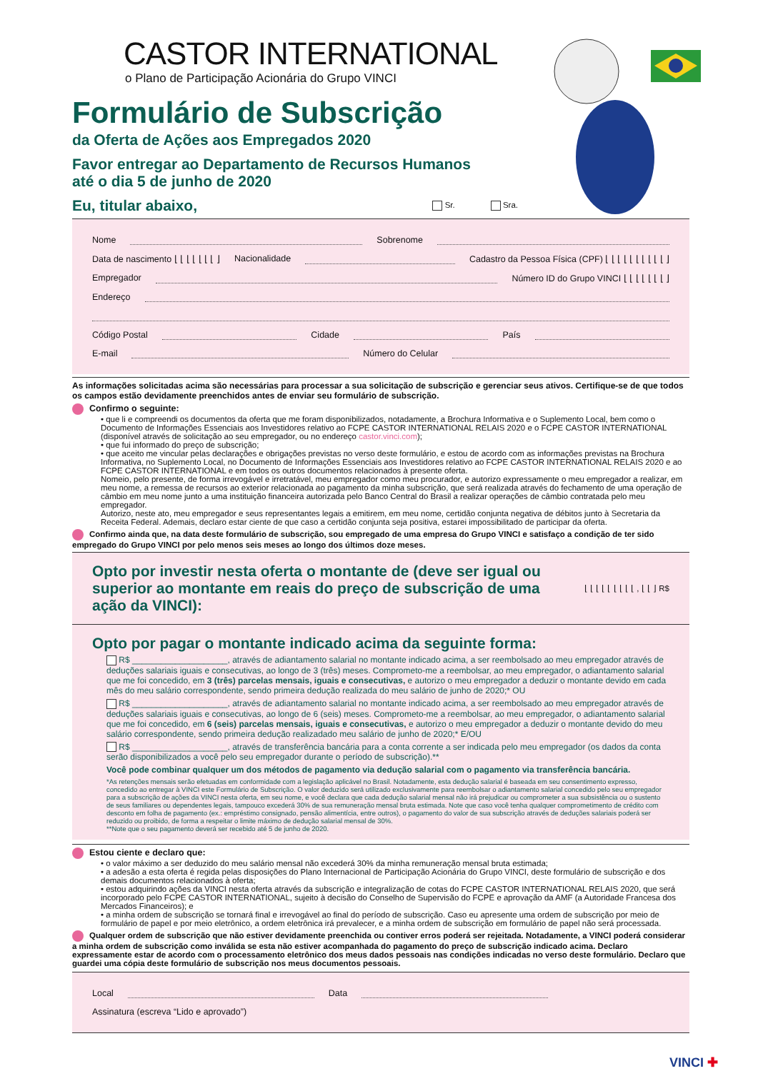CASTOR INTERNATIONAL
o Plano de Participação Acionária do Grupo VINCI
Formulário de Subscrição
da Oferta de Ações aos Empregados 2020
Favor entregar ao Departamento de Recursos Humanos
até o dia 5 de junho de 2020
Eu, titular abaixo,
Sr. Sra.
Nome Sobrenome
Data de nascimento ⌊ ⌊ ⌊ ⌊ ⌊ ⌊ ⌊ ⌋ Nacionalidade Cadastro da Pessoa Física (CPF) ⌊ ⌊ ⌊ ⌊ ⌊ ⌊ ⌊ ⌊ ⌊ ⌊ ⌋
Empregador Número ID do Grupo VINCI ⌊ ⌊ ⌊ ⌊ ⌊ ⌊ ⌊ ⌋
Endereço
Código Postal Cidade País
E-mail Número do Celular
As informações solicitadas acima são necessárias para processar a sua solicitação de subscrição e gerenciar seus ativos. Certifique-se de que todos os campos estão devidamente preenchidos antes de enviar seu formulário de subscrição.
Confirmo o seguinte:
• que li e compreendi os documentos da oferta que me foram disponibilizados, notadamente, a Brochura Informativa e o Suplemento Local, bem como o Documento de Informações Essenciais aos Investidores relativo ao FCPE CASTOR INTERNATIONAL RELAIS 2020 e o FCPE CASTOR INTERNATIONAL (disponível através de solicitação ao seu empregador, ou no endereço castor.vinci.com);
• que fui informado do preço de subscrição;
• que aceito me vincular pelas declarações e obrigações previstas no verso deste formulário, e estou de acordo com as informações previstas na Brochura Informativa, no Suplemento Local, no Documento de Informações Essenciais aos Investidores relativo ao FCPE CASTOR INTERNATIONAL RELAIS 2020 e ao FCPE CASTOR INTERNATIONAL e em todos os outros documentos relacionados à presente oferta.
Nomeio, pelo presente, de forma irrevogável e irretratável, meu empregador como meu procurador, e autorizo expressamente o meu empregador a realizar, em meu nome, a remessa de recursos ao exterior relacionada ao pagamento da minha subscrição, que será realizada através do fechamento de uma operação de câmbio em meu nome junto a uma instituição financeira autorizada pelo Banco Central do Brasil a realizar operações de câmbio contratada pelo meu empregador.
Autorizo, neste ato, meu empregador e seus representantes legais a emitirem, em meu nome, certidão conjunta negativa de débitos junto à Secretaria da Receita Federal. Ademais, declaro estar ciente de que caso a certidão conjunta seja positiva, estarei impossibilitado de participar da oferta.
Confirmo ainda que, na data deste formulário de subscrição, sou empregado de uma empresa do Grupo VINCI e satisfaço a condição de ter sido empregado do Grupo VINCI por pelo menos seis meses ao longo dos últimos doze meses.
Opto por investir nesta oferta o montante de (deve ser igual ou superior ao montante em reais do preço de subscrição de uma ação da VINCI):
⌊ ⌊ ⌊ ⌊ ⌊ ⌊ ⌊ ⌊ ⌊ , ⌊ ⌊ ⌋ R$
Opto por pagar o montante indicado acima da seguinte forma:
R$ ____________________, através de adiantamento salarial no montante indicado acima, a ser reembolsado ao meu empregador através de deduções salariais iguais e consecutivas, ao longo de 3 (três) meses. Comprometo-me a reembolsar, ao meu empregador, o adiantamento salarial que me foi concedido, em 3 (três) parcelas mensais, iguais e consecutivas, e autorizo o meu empregador a deduzir o montante devido em cada mês do meu salário correspondente, sendo primeira dedução realizada do meu salário de junho de 2020;* OU
R$ ____________________, através de adiantamento salarial no montante indicado acima, a ser reembolsado ao meu empregador através de deduções salariais iguais e consecutivas, ao longo de 6 (seis) meses. Comprometo-me a reembolsar, ao meu empregador, o adiantamento salarial que me foi concedido, em 6 (seis) parcelas mensais, iguais e consecutivas, e autorizo o meu empregador a deduzir o montante devido do meu salário correspondente, sendo primeira dedução realizadado meu salário de junho de 2020;* E/OU
R$ ____________________, através de transferência bancária para a conta corrente a ser indicada pelo meu empregador (os dados da conta serão disponibilizados a você pelo seu empregador durante o período de subscrição).**
Você pode combinar qualquer um dos métodos de pagamento via dedução salarial com o pagamento via transferência bancária.
*As retenções mensais serão efetuadas em conformidade com a legislação aplicável no Brasil. Notadamente, esta dedução salarial é baseada em seu consentimento expresso, concedido ao entregar à VINCI este Formulário de Subscrição. O valor deduzido será utilizado exclusivamente para reembolsar o adiantamento salarial concedido pelo seu empregador para a subscrição de ações da VINCI nesta oferta, em seu nome, e você declara que cada dedução salarial mensal não irá prejudicar ou comprometer a sua subsistência ou o sustento de seus familiares ou dependentes legais, tampouco excederá 30% de sua remuneração mensal bruta estimada. Note que caso você tenha qualquer comprometimento de crédito com desconto em folha de pagamento (ex.: empréstimo consignado, pensão alimentícia, entre outros), o pagamento do valor de sua subscrição através de deduções salariais poderá ser reduzido ou proibido, de forma a respeitar o limite máximo de dedução salarial mensal de 30%.
**Note que o seu pagamento deverá ser recebido até 5 de junho de 2020.
Estou ciente e declaro que:
• o valor máximo a ser deduzido do meu salário mensal não excederá 30% da minha remuneração mensal bruta estimada;
• a adesão a esta oferta é regida pelas disposições do Plano Internacional de Participação Acionária do Grupo VINCI, deste formulário de subscrição e dos demais documentos relacionados à oferta;
• estou adquirindo ações da VINCI nesta oferta através da subscrição e integralização de cotas do FCPE CASTOR INTERNATIONAL RELAIS 2020, que será incorporado pelo FCPE CASTOR INTERNATIONAL, sujeito à decisão do Conselho de Supervisão do FCPE e aprovação da AMF (a Autoridade Francesa dos Mercados Financeiros); e
• a minha ordem de subscrição se tornará final e irrevogável ao final do período de subscrição. Caso eu apresente uma ordem de subscrição por meio de formulário de papel e por meio eletrônico, a ordem eletrônica irá prevalecer, e a minha ordem de subscrição em formulário de papel não será processada.
Qualquer ordem de subscrição que não estiver devidamente preenchida ou contiver erros poderá ser rejeitada. Notadamente, a VINCI poderá considerar a minha ordem de subscrição como inválida se esta não estiver acompanhada do pagamento do preço de subscrição indicado acima. Declaro expressamente estar de acordo com o processamento eletrônico dos meus dados pessoais nas condições indicadas no verso deste formulário. Declaro que guardei uma cópia deste formulário de subscrição nos meus documentos pessoais.
Local Data
Assinatura (escreva “Lido e aprovado”)
VINCI ✚